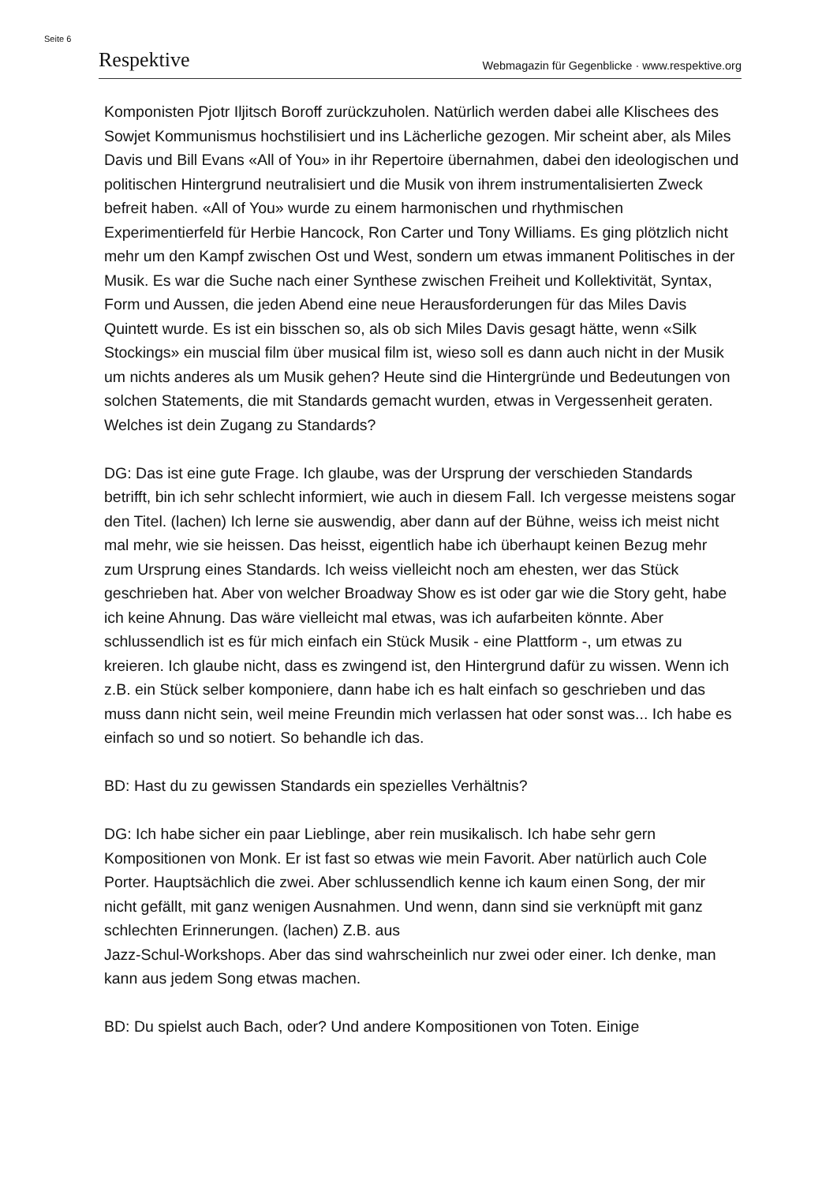Seite 6
Respektive Webmagazin für Gegenblicke · www.respektive.org
Komponisten Pjotr Iljitsch Boroff zurückzuholen. Natürlich werden dabei alle Klischees des Sowjet Kommunismus hochstilisiert und ins Lächerliche gezogen. Mir scheint aber, als Miles Davis und Bill Evans «All of You» in ihr Repertoire übernahmen, dabei den ideologischen und politischen Hintergrund neutralisiert und die Musik von ihrem instrumentalisierten Zweck befreit haben. «All of You» wurde zu einem harmonischen und rhythmischen Experimentierfeld für Herbie Hancock, Ron Carter und Tony Williams. Es ging plötzlich nicht mehr um den Kampf zwischen Ost und West, sondern um etwas immanent Politisches in der Musik. Es war die Suche nach einer Synthese zwischen Freiheit und Kollektivität, Syntax, Form und Aussen, die jeden Abend eine neue Herausforderungen für das Miles Davis Quintett wurde. Es ist ein bisschen so, als ob sich Miles Davis gesagt hätte, wenn «Silk Stockings» ein muscial film über musical film ist, wieso soll es dann auch nicht in der Musik um nichts anderes als um Musik gehen? Heute sind die Hintergründe und Bedeutungen von solchen Statements, die mit Standards gemacht wurden, etwas in Vergessenheit geraten. Welches ist dein Zugang zu Standards?
DG: Das ist eine gute Frage. Ich glaube, was der Ursprung der verschieden Standards betrifft, bin ich sehr schlecht informiert, wie auch in diesem Fall. Ich vergesse meistens sogar den Titel. (lachen) Ich lerne sie auswendig, aber dann auf der Bühne, weiss ich meist nicht mal mehr, wie sie heissen. Das heisst, eigentlich habe ich überhaupt keinen Bezug mehr zum Ursprung eines Standards. Ich weiss vielleicht noch am ehesten, wer das Stück geschrieben hat. Aber von welcher Broadway Show es ist oder gar wie die Story geht, habe ich keine Ahnung. Das wäre vielleicht mal etwas, was ich aufarbeiten könnte. Aber schlussendlich ist es für mich einfach ein Stück Musik - eine Plattform -, um etwas zu kreieren. Ich glaube nicht, dass es zwingend ist, den Hintergrund dafür zu wissen. Wenn ich z.B. ein Stück selber komponiere, dann habe ich es halt einfach so geschrieben und das muss dann nicht sein, weil meine Freundin mich verlassen hat oder sonst was... Ich habe es einfach so und so notiert. So behandle ich das.
BD: Hast du zu gewissen Standards ein spezielles Verhältnis?
DG: Ich habe sicher ein paar Lieblinge, aber rein musikalisch. Ich habe sehr gern Kompositionen von Monk. Er ist fast so etwas wie mein Favorit. Aber natürlich auch Cole Porter. Hauptsächlich die zwei. Aber schlussendlich kenne ich kaum einen Song, der mir nicht gefällt, mit ganz wenigen Ausnahmen. Und wenn, dann sind sie verknüpft mit ganz schlechten Erinnerungen. (lachen) Z.B. aus
Jazz-Schul-Workshops. Aber das sind wahrscheinlich nur zwei oder einer. Ich denke, man kann aus jedem Song etwas machen.
BD: Du spielst auch Bach, oder? Und andere Kompositionen von Toten. Einige